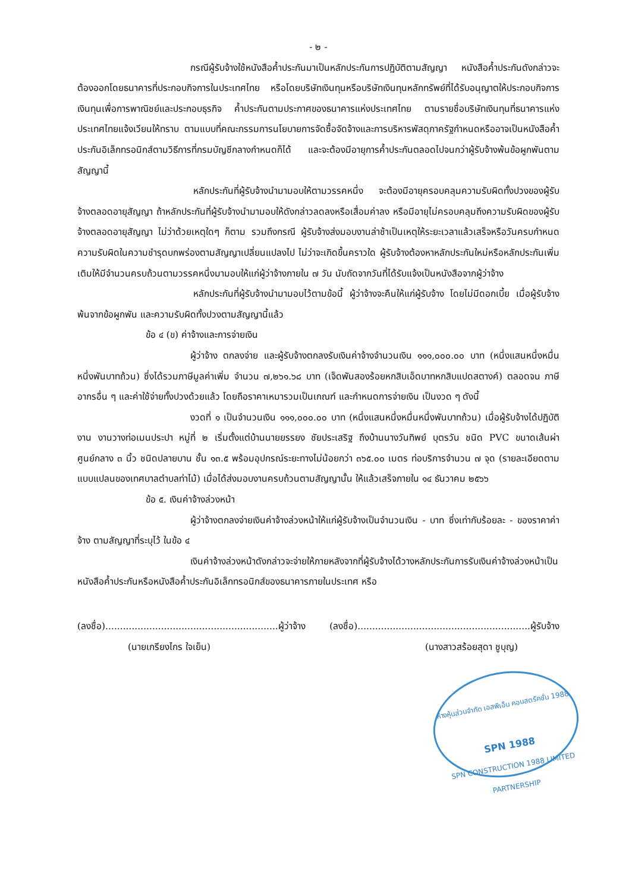- ๒ -
กรณีผู้รับจ้างใช้หนังสือค้ำประกันมาเป็นหลักประกันการปฏิบัติตามสัญญา หนังสือค้ำประกันดังกล่าวจะต้องออกโดยธนาคารที่ประกอบกิจการในประเทศไทย หรือโดยบริษัทเงินทุนหรือบริษัทเงินทุนหลักทรัพย์ที่ได้รับอนุญาตให้ประกอบกิจการเงินทุนเพื่อการพาณิชย์และประกอบธุรกิจ ค้ำประกันตามประกาศของธนาคารแห่งประเทศไทย ตามรายชื่อบริษัทเงินทุนที่ธนาคารแห่งประเทศไทยแจ้งเวียนให้ทราบ ตามแบบที่คณะกรรมการนโยบายการจัดซื้อจัดจ้างและการบริหารพัสดุภาครัฐกำหนดหรืออาจเป็นหนังสือค้ำประกันอิเล็กทรอนิกส์ตามวิธีการที่กรมบัญชีกลางกำหนดก็ได้ และจะต้องมีอายุการค้ำประกันตลอดไปจนกว่าผู้รับจ้างพ้นข้อผูกพันตามสัญญานี้
หลักประกันที่ผู้รับจ้างนำมามอบให้ตามวรรคหนึ่ง จะต้องมีอายุครอบคลุมความรับผิดทั้งปวงของผู้รับจ้างตลอดอายุสัญญา ถ้าหลักประกันที่ผู้รับจ้างนำมามอบให้ดังกล่าวลดลงหรือเสื่อมค่าลง หรือมีอายุไม่ครอบคลุมถึงความรับผิดของผู้รับจ้างตลอดอายุสัญญา ไม่ว่าด้วยเหตุใดๆ ก็ตาม รวมถึงกรณี ผู้รับจ้างส่งมอบงานล่าช้าเป็นเหตุให้ระยะเวลาแล้วเสร็จหรือวันครบกำหนดความรับผิดในความชำรุดบกพร่องตามสัญญาเปลี่ยนแปลงไป ไม่ว่าจะเกิดขึ้นคราวใด ผู้รับจ้างต้องหาหลักประกันใหม่หรือหลักประกันเพิ่มเติมให้มีจำนวนครบถ้วนตามวรรคหนึ่งมามอบให้แก่ผู้ว่าจ้างภายใน ๗ วัน นับถัดจากวันที่ได้รับแจ้งเป็นหนังสือจากผู้ว่าจ้าง
หลักประกันที่ผู้รับจ้างนำมามอบไว้ตามข้อนี้ ผู้ว่าจ้างจะคืนให้แก่ผู้รับจ้าง โดยไม่มีดอกเบี้ย เมื่อผู้รับจ้างพ้นจากข้อผูกพัน และความรับผิดทั้งปวงตามสัญญานี้แล้ว
ข้อ ๔ (ข) ค่าจ้างและการจ่ายเงิน
ผู้ว่าจ้าง ตกลงจ่าย และผู้รับจ้างตกลงรับเงินค่าจ้างจำนวนเงิน ๑๑๑,๐๐๐.๐๐ บาท (หนึ่งแสนหนึ่งหมื่นหนึ่งพันบาทถ้วน) ซึ่งได้รวมภาษีมูลค่าเพิ่ม จำนวน ๗,๒๖๑.๖๘ บาท (เจ็ดพันสองร้อยหกสิบเอ็ดบาทหกสิบแปดสตางค์) ตลอดจน ภาษีอากรอื่น ๆ และค่าใช้จ่ายทั้งปวงด้วยแล้ว โดยถือราคาเหมารวมเป็นเกณฑ์ และกำหนดการจ่ายเงิน เป็นงวด ๆ ดังนี้
งวดที่ ๑ เป็นจำนวนเงิน ๑๑๑,๐๐๐.๐๐ บาท (หนึ่งแสนหนึ่งหมื่นหนึ่งพันบาทถ้วน) เมื่อผู้รับจ้างได้ปฏิบัติงาน งานวางท่อเมนประปา หมู่ที่ ๒ เริ่มตั้งแต่บ้านนายยรรยง ชัยประเสริฐ ถึงบ้านนางวันทิพย์ บุตรวัน ชนิด PVC ขนาดเส้นผ่าศูนย์กลาง ๓ นิ้ว ชนิดปลายบาน ชั้น ๑๓.๕ พร้อมอุปกรณ์ระยะทางไม่น้อยกว่า ๓๖๕.๐๐ เมตร ท่อบริการจำนวน ๗ จุด (รายละเอียดตามแบบแปลนของเทศบาลตำบลท่าไม้) เมื่อได้ส่งมอบงานครบถ้วนตามสัญญานั้น ให้แล้วเสร็จภายใน ๑๔ ธันวาคม ๒๕๖๖
ข้อ ๕. เงินค่าจ้างล่วงหน้า
ผู้ว่าจ้างตกลงจ่ายเงินค่าจ้างล่วงหน้าให้แก่ผู้รับจ้างเป็นจำนวนเงิน - บาท ซึ่งเท่ากับร้อยละ - ของราคาค่าจ้าง ตามสัญญาที่ระบุไว้ ในข้อ ๔
เงินค่าจ้างล่วงหน้าดังกล่าวจะจ่ายให้ภายหลังจากที่ผู้รับจ้างได้วางหลักประกันการรับเงินค่าจ้างล่วงหน้าเป็นหนังสือค้ำประกันหรือหนังสือค้ำประกันอิเล็กทรอนิกส์ของธนาคารภายในประเทศ หรือ
(ลงชื่อ)...........................................................ผู้ว่าจ้าง (ลงชื่อ)...........................................................ผู้รับจ้าง
(นายเกรียงไกร ใจเย็น) (นางสาวสร้อยสุดา ชูบุญ)
ห้างหุ้นส่วนจำกัด เอสพีเอ็น คอนสตรัคชั่น 1988
SPN 1988
SPN CONSTRUCTION 1988 LIMITED PARTNERSHIP